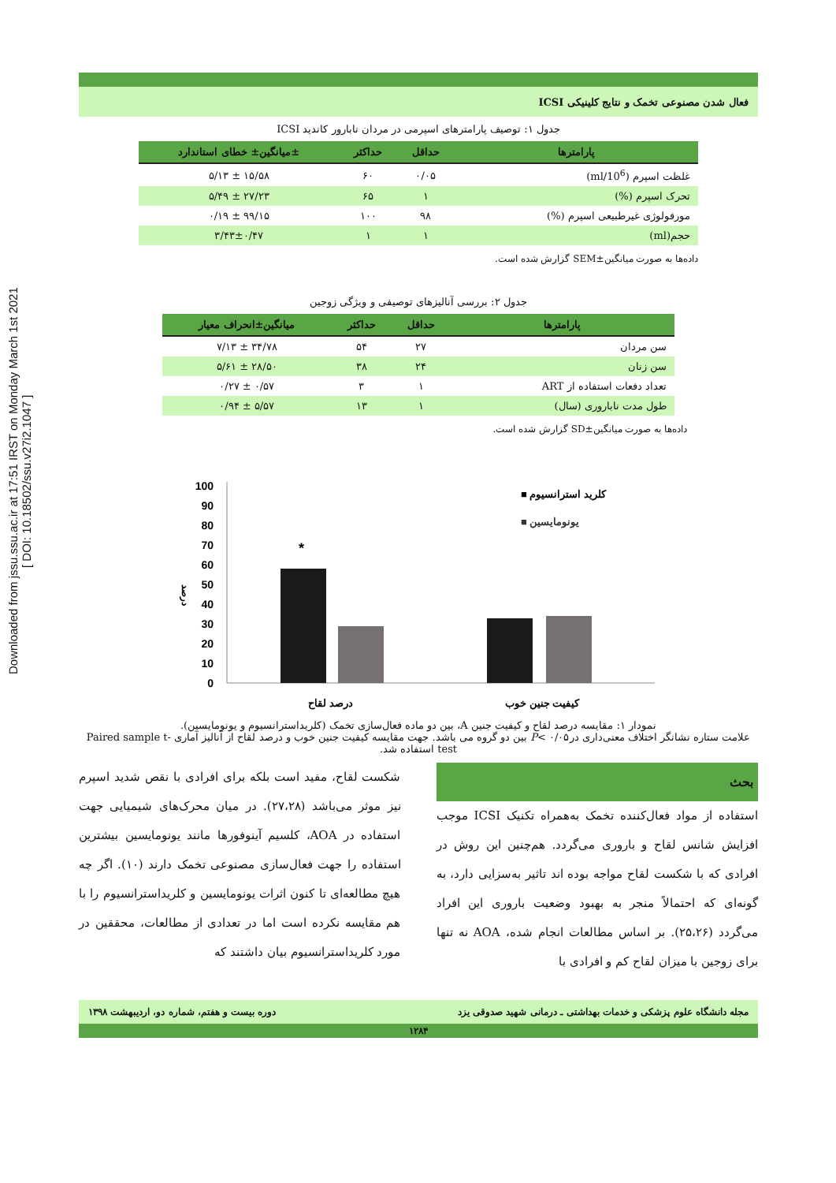Downloaded from jssu.ssu.ac.ir at 17:51 IRST on Monday March 1st 2021
[ DOI: 10.18502/ssu.v27i2.1047 ]
فعال شدن مصنوعی تخمک و نتایج کلینیکی ICSI
جدول ۱: توصیف پارامترهای اسپرمی در مردان نابارور کاندید ICSI
| پارامترها | حداقل | حداکثر | ±میانگین± خطای استاندارد |
| --- | --- | --- | --- |
| غلظت اسپرم (10<sup>6</sup>/ml) | ۰/۰۵ | ۶۰ | ۱۵/۵۸ ± ۵/۱۳ |
| تحرک اسپرم (%) | ۱ | ۶۵ | ۲۷/۲۳ ± ۵/۴۹ |
| مورفولوژی غیرطبیعی اسپرم (%) | ۹۸ | ۱۰۰ | ۹۹/۱۵ ± ۰/۱۹ |
| حجم(ml) | ۱ | ۱ | ۳/۴۳±۰/۴۷ |
داده‌ها به صورت میانگین±SEM گزارش شده است.
جدول ۲: بررسی آنالیزهای توصیفی و ویژگی زوجین
| پارامترها | حداقل | حداکثر | میانگین±انحراف معیار |
| --- | --- | --- | --- |
| سن مردان | ۲۷ | ۵۴ | ۳۴/۷۸ ± ۷/۱۳ |
| سن زنان | ۲۴ | ۳۸ | ۲۸/۵۰ ± ۵/۶۱ |
| تعداد دفعات استفاده از ART | ۱ | ۳ | ۰/۵۷ ± ۰/۲۷ |
| طول مدت ناباروری (سال) | ۱ | ۱۳ | ۵/۵۷ ± ۰/۹۴ |
داده‌ها به صورت میانگین±SD گزارش شده است.
100
90
80
70
60
50
40
30
20
10
0
درصد
*
■ کلرید استرانسیوم
■ یونومایسین
درصد لقاح
کیفیت جنین خوب
نمودار ۱: مقایسه درصد لقاح و کیفیت جنین A، بین دو ماده فعال‌سازی تخمک (کلریداسترانسیوم و یونومایسین).
علامت ستاره نشانگر اختلاف معنی‌داری در۰/۰۵ >P بین دو گروه می باشد. جهت مقایسه کیفیت جنین خوب و درصد لقاح از آنالیز آماری Paired sample t-test استفاده شد.
بحث
استفاده از مواد فعال‌کننده تخمک به‌همراه تکنیک ICSI موجب افزایش شانس لقاح و باروری می‌گردد. هم‌چنین این روش در افرادی که با شکست لقاح مواجه بوده اند تاثیر به‌سزایی دارد، به گونه‌ای که احتمالاً منجر به بهبود وضعیت باروری این افراد می‌گردد (۲۵،۲۶). بر اساس مطالعات انجام شده، AOA نه تنها برای زوجین با میزان لقاح کم و افرادی با
شکست لقاح، مفید است بلکه برای افرادی با نقص شدید اسپرم نیز موثر می‌باشد (۲۷،۲۸). در میان محرک‌های شیمیایی جهت استفاده در AOA، کلسیم آینوفورها مانند یونومایسین بیشترین استفاده را جهت فعال‌سازی مصنوعی تخمک دارند (۱۰). اگر چه هیچ مطالعه‌ای تا کنون اثرات یونومایسین و کلریداسترانسیوم را با هم مقایسه نکرده است اما در تعدادی از مطالعات، محققین در مورد کلریداسترانسیوم بیان داشتند که
مجله دانشگاه علوم پزشکی و خدمات بهداشتی ـ درمانی شهید صدوقی یزد دوره بیست و هفتم، شماره دو، اردیبهشت ۱۳۹۸
۱۲۸۴